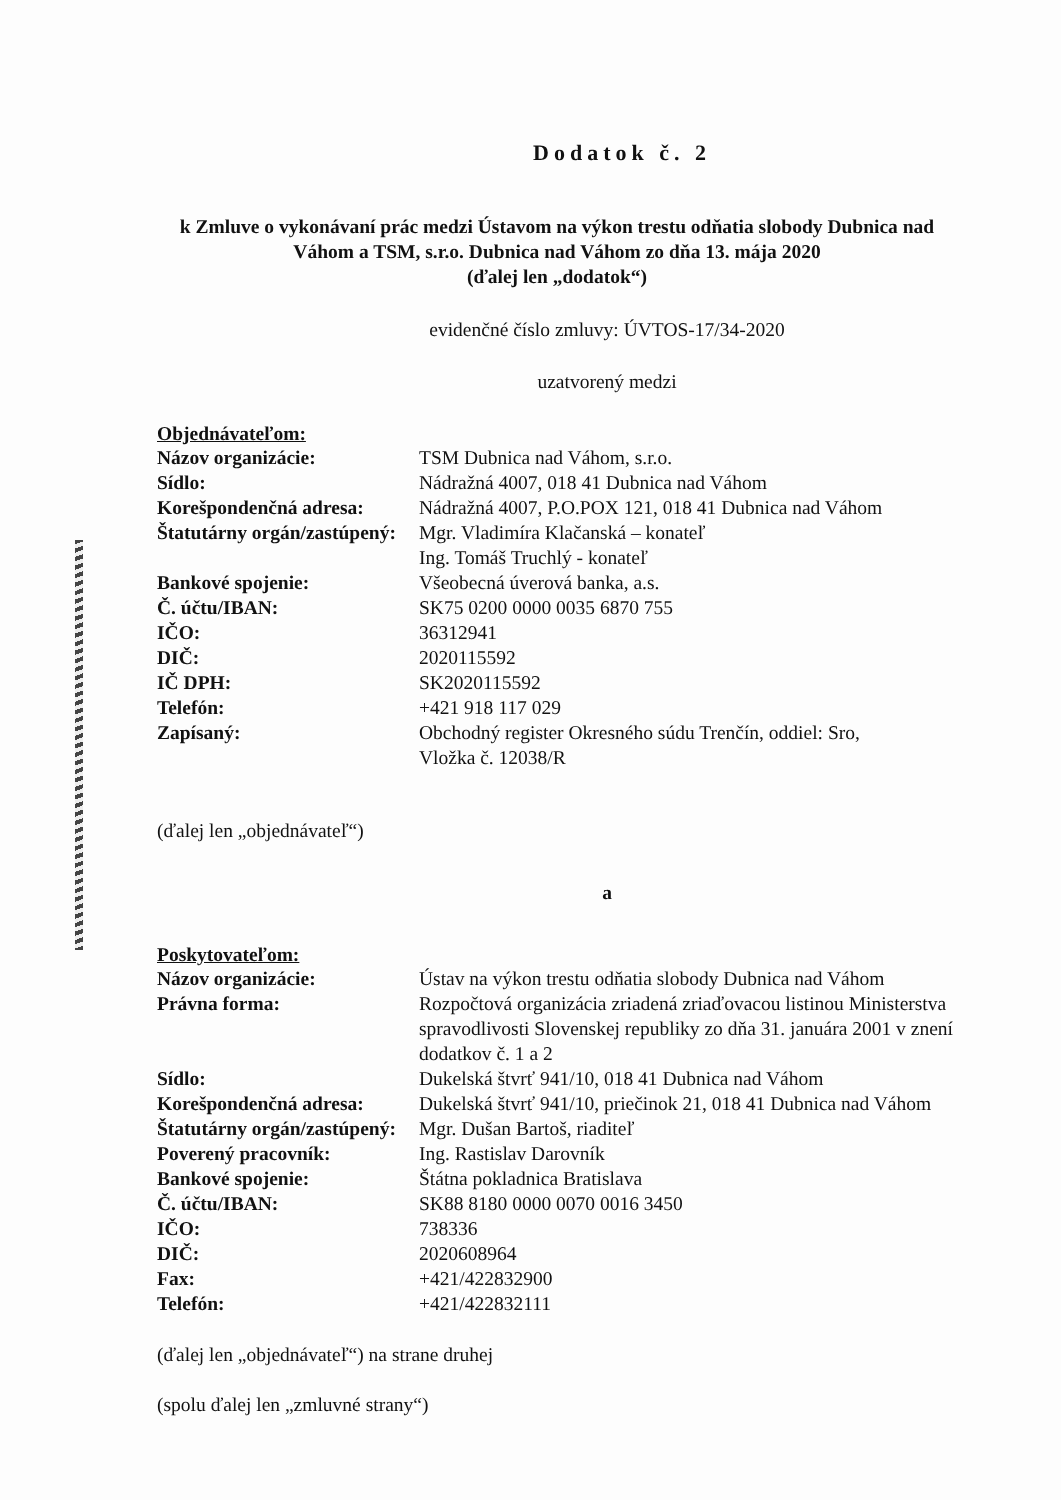Dodatok č. 2
k Zmluve o vykonávaní prác medzi Ústavom na výkon trestu odňatia slobody Dubnica nad Váhom a TSM, s.r.o. Dubnica nad Váhom zo dňa 13. mája 2020
(ďalej len „dodatok“)
evidenčné číslo zmluvy: ÚVTOS-17/34-2020
uzatvorený medzi
Objednávateľom:
| Názov organizácie: | TSM Dubnica nad Váhom, s.r.o. |
| Sídlo: | Nádražná 4007, 018 41 Dubnica nad Váhom |
| Korešpondenčná adresa: | Nádražná 4007, P.O.POX 121, 018 41 Dubnica nad Váhom |
| Štatutárny orgán/zastúpený: | Mgr. Vladimíra Klačanská – konateľ Ing. Tomáš Truchlý - konateľ |
| Bankové spojenie: | Všeobecná úverová banka, a.s. |
| Č. účtu/IBAN: | SK75 0200 0000 0035 6870 755 |
| IČO: | 36312941 |
| DIČ: | 2020115592 |
| IČ DPH: | SK2020115592 |
| Telefón: | +421 918 117 029 |
| Zapísaný: | Obchodný register Okresného súdu Trenčín, oddiel: Sro, Vložka č. 12038/R |
(ďalej len „objednávateľ“)
a
Poskytovateľom:
| Názov organizácie: | Ústav na výkon trestu odňatia slobody Dubnica nad Váhom |
| Právna forma: | Rozpočtová organizácia zriadená zriaďovacou listinou Ministerstva spravodlivosti Slovenskej republiky zo dňa 31. januára 2001 v znení dodatkov č. 1 a 2 |
| Sídlo: | Dukelská štvrť 941/10, 018 41 Dubnica nad Váhom |
| Korešpondenčná adresa: | Dukelská štvrť 941/10, priečinok 21, 018 41 Dubnica nad Váhom |
| Štatutárny orgán/zastúpený: | Mgr. Dušan Bartoš, riaditeľ |
| Poverený pracovník: | Ing. Rastislav Darovník |
| Bankové spojenie: | Štátna pokladnica Bratislava |
| Č. účtu/IBAN: | SK88 8180 0000 0070 0016 3450 |
| IČO: | 738336 |
| DIČ: | 2020608964 |
| Fax: | +421/422832900 |
| Telefón: | +421/422832111 |
(ďalej len „objednávateľ“) na strane druhej
(spolu ďalej len „zmluvné strany“)